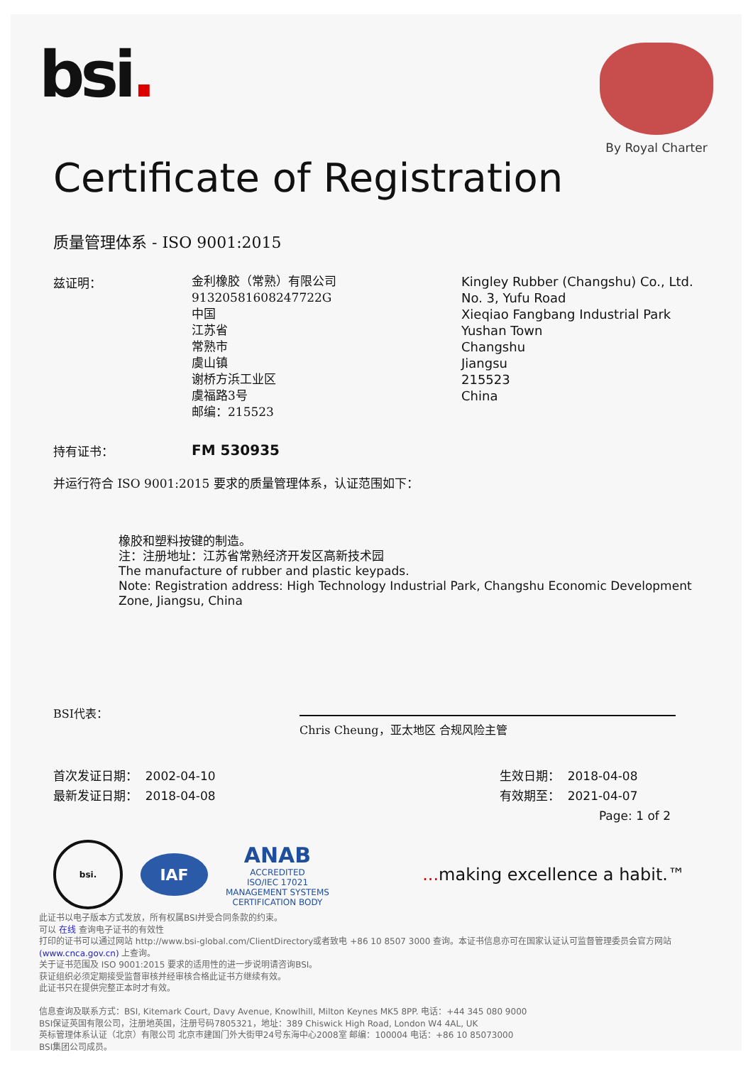bsi.
By Royal Charter
Certificate of Registration
质量管理体系 - ISO 9001:2015
兹证明：
金利橡胶（常熟）有限公司
91320581608247722G
中国
江苏省
常熟市
虞山镇
谢桥方浜工业区
虞福路3号
邮编：215523
Kingley Rubber (Changshu) Co., Ltd.
No. 3, Yufu Road
Xieqiao Fangbang Industrial Park
Yushan Town
Changshu
Jiangsu
215523
China
持有证书：
FM 530935
并运行符合 ISO 9001:2015 要求的质量管理体系，认证范围如下：
橡胶和塑料按键的制造。
注：注册地址：江苏省常熟经济开发区高新技术园
The manufacture of rubber and plastic keypads.
Note: Registration address: High Technology Industrial Park, Changshu Economic Development Zone, Jiangsu, China
BSI代表：
Chris Cheung，亚太地区 合规风险主管
首次发证日期： 2002-04-10
最新发证日期： 2018-04-08
生效日期： 2018-04-08
有效期至： 2021-04-07
Page: 1 of 2
bsi.
IAF
ANAB
ACCREDITED
ISO/IEC 17021
MANAGEMENT SYSTEMS
CERTIFICATION BODY
... making excellence a habit.™
此证书以电子版本方式发放，所有权属BSI并受合同条款的约束。
可以 在线 查询电子证书的有效性
打印的证书可以通过网站 http://www.bsi-global.com/ClientDirectory或者致电 +86 10 8507 3000 查询。本证书信息亦可在国家认证认可监督管理委员会官方网站 (www.cnca.gov.cn) 上查询。
关于证书范围及 ISO 9001:2015 要求的适用性的进一步说明请咨询BSI。
获证组织必须定期接受监督审核并经审核合格此证书方继续有效。
此证书只在提供完整正本时才有效。
信息查询及联系方式：BSI, Kitemark Court, Davy Avenue, Knowlhill, Milton Keynes MK5 8PP. 电话：+44 345 080 9000
BSI保证英国有限公司，注册地英国，注册号码7805321，地址：389 Chiswick High Road, London W4 4AL, UK
英标管理体系认证（北京）有限公司 北京市建国门外大街甲24号东海中心2008室 邮编：100004 电话：+86 10 85073000
BSI集团公司成员。